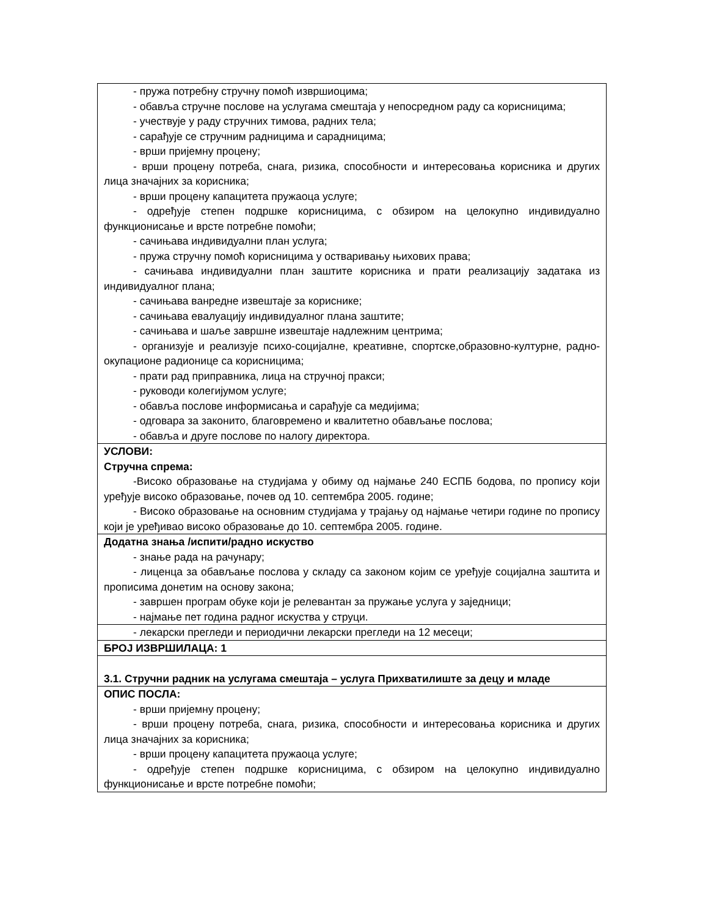| - пружа потребну стручну помоћ извршиоцима; - обавља стручне послове на услугама смештаја у непосредном раду са корисницима; - учествује у раду стручних тимова, радних тела; - сарађује се стручним радницима и сарадницима; - врши пријемну процену; - врши процену потреба, снага, ризика, способности и интересовања корисника и других лица значајних за корисника; - врши процену капацитета пружаоца услуге; - одређује степен подршке корисницима, с обзиром на целокупно индивидуално функционисање и врсте потребне помоћи; - сачињава индивидуални план услуга; - пружа стручну помоћ корисницима у остваривању њихових права; - сачињава индивидуални план заштите корисника и прати реализацију задатака из индивидуалног плана; - сачињава ванредне извештаје за кориснике; - сачињава евалуацију индивидуалног плана заштите; - сачињава и шаље завршне извештаје надлежним центрима; - организује и реализује психо-социјалне, креативне, спортске,образовно-културне, радно-окупационе радионице са корисницима; - прати рад приправника, лица на стручној пракси; - руководи колегијумом услуге; - обавља послове информисања и сарађује са медијима; - одговара за законито, благовремено и квалитетно обављање послова; - обавља и друге послове по налогу директора. |
| УСЛОВИ: Стручна спрема: -Високо образовање на студијама у обиму од најмање 240 ЕСПБ бодова, по пропису који уређује високо образовање, почев од 10. септембра 2005. године; - Високо образовање на основним студијама у трајању од најмање четири године по пропису који је уређивао високо образовање до 10. септембра 2005. године. |
| Додатна знања /испити/радно искуство - знање рада на рачунару; - лиценца за обављање послова у складу са законом којим се уређује социјална заштита и прописима донетим на основу закона; - завршен програм обуке који је релевантан за пружање услуга у заједници; - најмање пет година радног искуства у струци. |
| - лекарски прегледи и периодични лекарски прегледи на 12 месеци; |
| БРОЈ ИЗВРШИЛАЦА: 1 |
| 3.1. Стручни радник на услугама смештаја – услуга Прихватилиште за децу и младе |
| ОПИС ПОСЛА: - врши пријемну процену; - врши процену потреба, снага, ризика, способности и интересовања корисника и других лица значајних за корисника; - врши процену капацитета пружаоца услуге; - одређује степен подршке корисницима, с обзиром на целокупно индивидуално функционисање и врсте потребне помоћи; |